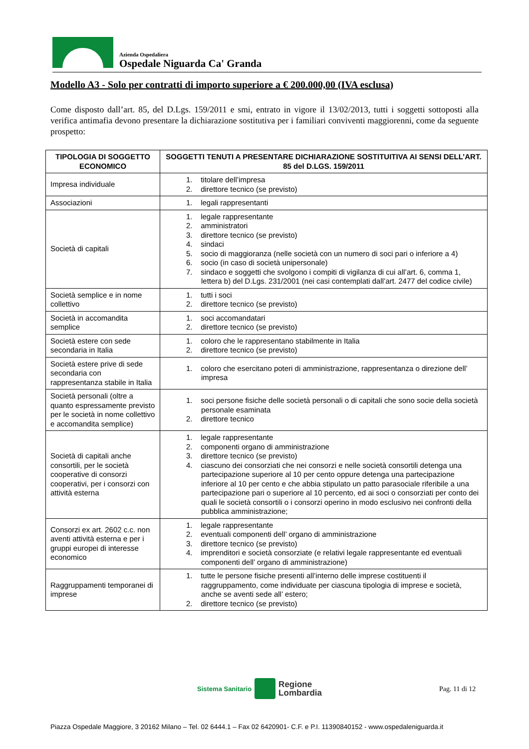Azienda Ospedaliera
Ospedale Niguarda Ca' Granda
Modello A3 - Solo per contratti di importo superiore a € 200.000,00 (IVA esclusa)
Come disposto dall’art. 85, del D.Lgs. 159/2011 e smi, entrato in vigore il 13/02/2013, tutti i soggetti sottoposti alla verifica antimafia devono presentare la dichiarazione sostitutiva per i familiari conviventi maggiorenni, come da seguente prospetto:
| TIPOLOGIA DI SOGGETTO ECONOMICO | SOGGETTI TENUTI A PRESENTARE DICHIARAZIONE SOSTITUITIVA AI SENSI DELL’ART. 85 del D.LGS. 159/2011 |
| --- | --- |
| Impresa individuale | 1. titolare dell’impresa 2. direttore tecnico (se previsto) |
| Associazioni | 1. legali rappresentanti |
| Società di capitali | 1. legale rappresentante 2. amministratori 3. direttore tecnico (se previsto) 4. sindaci 5. socio di maggioranza (nelle società con un numero di soci pari o inferiore a 4) 6. socio (in caso di società unipersonale) 7. sindaco e soggetti che svolgono i compiti di vigilanza di cui all’art. 6, comma 1, lettera b) del D.Lgs. 231/2001 (nei casi contemplati dall’art. 2477 del codice civile) |
| Società semplice e in nome collettivo | 1. tutti i soci 2. direttore tecnico (se previsto) |
| Società in accomandita semplice | 1. soci accomandatari 2. direttore tecnico (se previsto) |
| Società estere con sede secondaria in Italia | 1. coloro che le rappresentano stabilmente in Italia 2. direttore tecnico (se previsto) |
| Società estere prive di sede secondaria con rappresentanza stabile in Italia | 1. coloro che esercitano poteri di amministrazione, rappresentanza o direzione dell’ impresa |
| Società personali (oltre a quanto espressamente previsto per le società in nome collettivo e accomandita semplice) | 1. soci persone fisiche delle società personali o di capitali che sono socie della società personale esaminata 2. direttore tecnico |
| Società di capitali anche consortili, per le società cooperative di consorzi cooperativi, per i consorzi con attività esterna | 1. legale rappresentante 2. componenti organo di amministrazione 3. direttore tecnico (se previsto) 4. ciascuno dei consorziati che nei consorzi e nelle società consortili detenga una partecipazione superiore al 10 per cento oppure detenga una partecipazione inferiore al 10 per cento e che abbia stipulato un patto parasociale riferibile a una partecipazione pari o superiore al 10 percento, ed ai soci o consorziati per conto dei quali le società consortili o i consorzi operino in modo esclusivo nei confronti della pubblica amministrazione; |
| Consorzi ex art. 2602 c.c. non aventi attività esterna e per i gruppi europei di interesse economico | 1. legale rappresentante 2. eventuali componenti dell’ organo di amministrazione 3. direttore tecnico (se previsto) 4. imprenditori e società consorziate (e relativi legale rappresentante ed eventuali componenti dell’ organo di amministrazione) |
| Raggruppamenti temporanei di imprese | 1. tutte le persone fisiche presenti all’interno delle imprese costituenti il raggruppamento, come individuate per ciascuna tipologia di imprese e società, anche se aventi sede all’ estero; 2. direttore tecnico (se previsto) |
Sistema Sanitario
Regione
Lombardia
Pag. 11 di 12
Piazza Ospedale Maggiore, 3 20162 Milano – Tel. 02 6444.1 – Fax 02 6420901- C.F. e P.I. 11390840152 - www.ospedaleniguarda.it